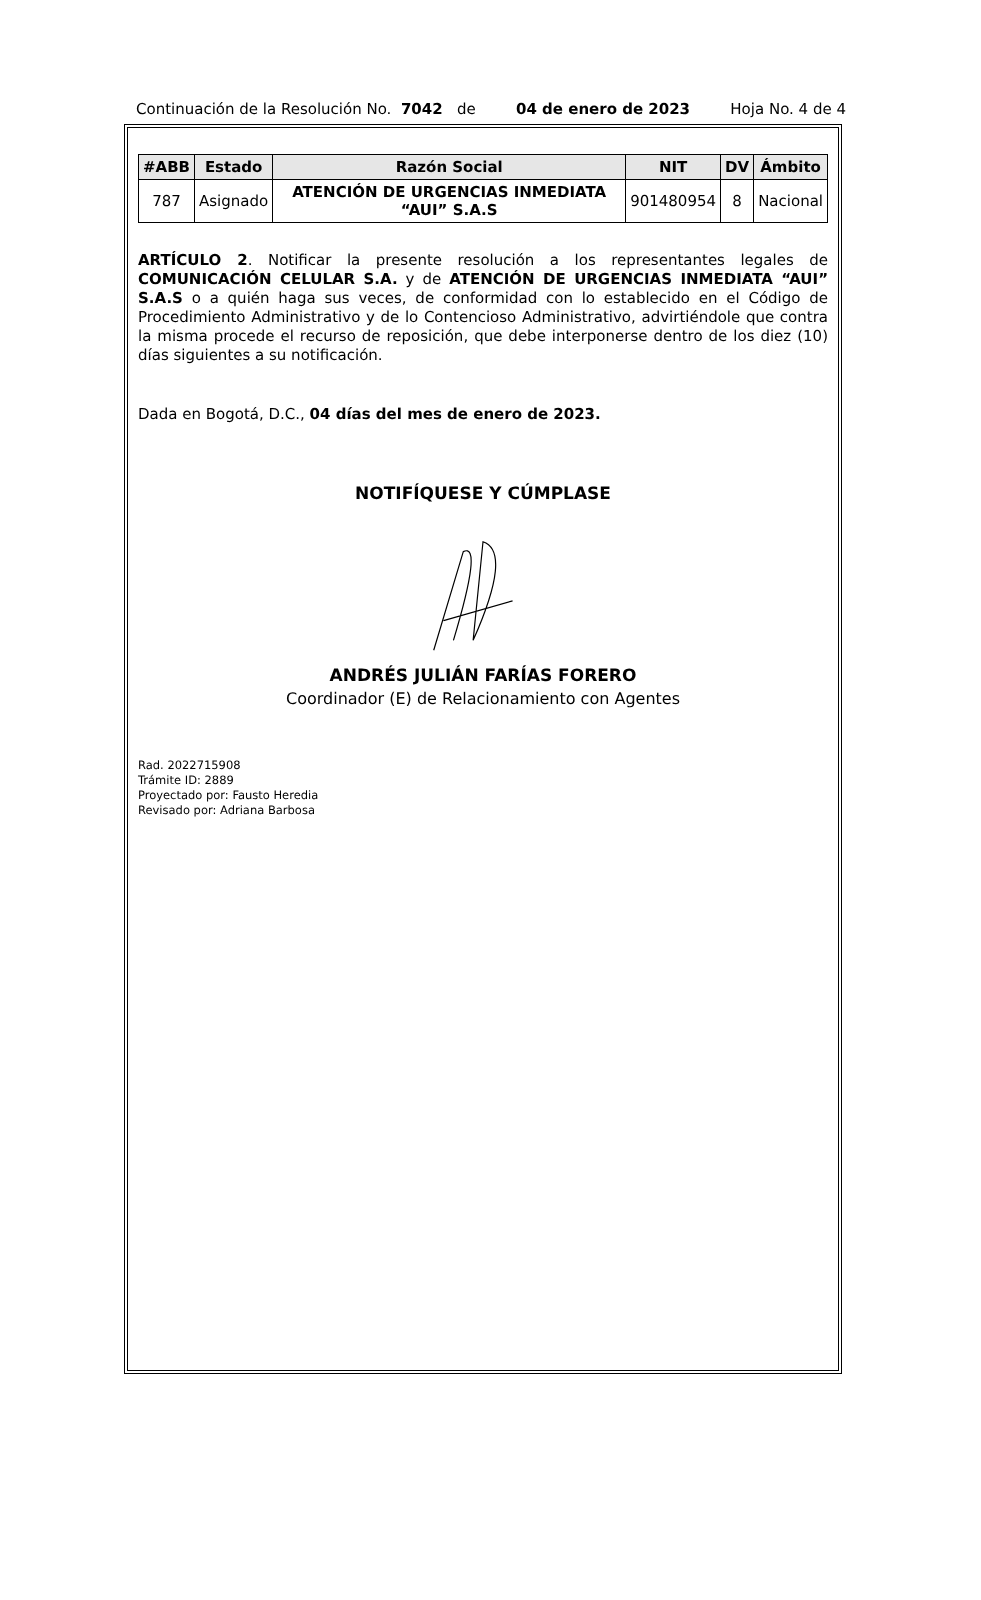Continuación de la Resolución No. 7042 de 04 de enero de 2023 Hoja No. 4 de 4
| #ABB | Estado | Razón Social | NIT | DV | Ámbito |
| --- | --- | --- | --- | --- | --- |
| 787 | Asignado | ATENCIÓN DE URGENCIAS INMEDIATA “AUI” S.A.S | 901480954 | 8 | Nacional |
ARTÍCULO 2. Notificar la presente resolución a los representantes legales de COMUNICACIÓN CELULAR S.A. y de ATENCIÓN DE URGENCIAS INMEDIATA “AUI” S.A.S o a quién haga sus veces, de conformidad con lo establecido en el Código de Procedimiento Administrativo y de lo Contencioso Administrativo, advirtiéndole que contra la misma procede el recurso de reposición, que debe interponerse dentro de los diez (10) días siguientes a su notificación.
Dada en Bogotá, D.C., 04 días del mes de enero de 2023.
NOTIFÍQUESE Y CÚMPLASE
ANDRÉS JULIÁN FARÍAS FORERO
Coordinador (E) de Relacionamiento con Agentes
Rad. 2022715908
Trámite ID: 2889
Proyectado por: Fausto Heredia
Revisado por: Adriana Barbosa